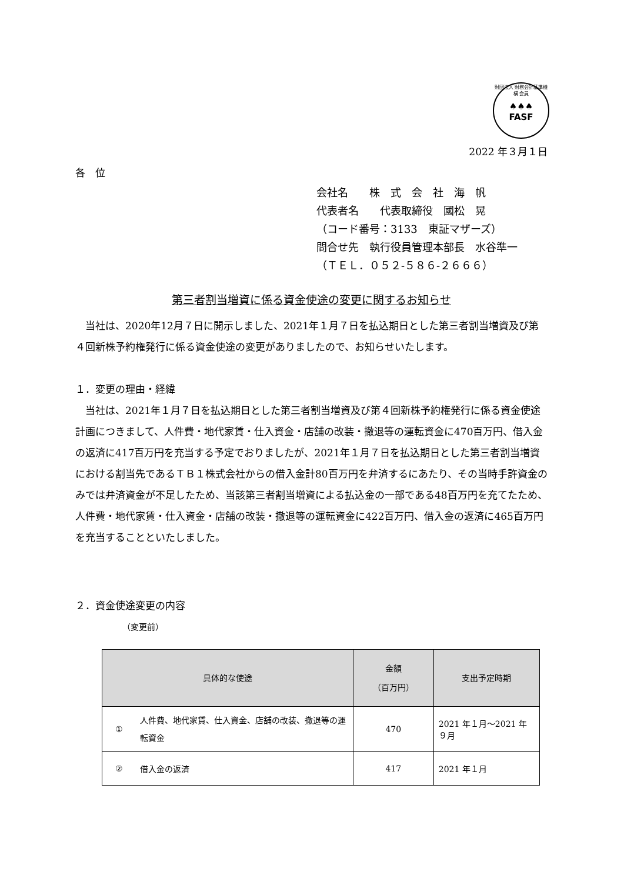財団法人 財務会計基準機構 会員
♠♠♠
FASF
2022 年３月１日
各　位
会社名　　株　式　会　社　海　帆
代表者名　　代表取締役　國松　晃
（コード番号：3133　東証マザーズ）
問合せ先　執行役員管理本部長　水谷準一
（ＴＥＬ．０５２‐５８６‐２６６６）
第三者割当増資に係る資金使途の変更に関するお知らせ
　当社は、2020年12月７日に開示しました、2021年１月７日を払込期日とした第三者割当増資及び第４回新株予約権発行に係る資金使途の変更がありましたので、お知らせいたします。
１．変更の理由・経緯
　当社は、2021年１月７日を払込期日とした第三者割当増資及び第４回新株予約権発行に係る資金使途計画につきまして、人件費・地代家賃・仕入資金・店舗の改装・撤退等の運転資金に470百万円、借入金の返済に417百万円を充当する予定でおりましたが、2021年１月７日を払込期日とした第三者割当増資における割当先であるＴＢ１株式会社からの借入金計80百万円を弁済するにあたり、その当時手許資金のみでは弁済資金が不足したため、当該第三者割当増資による払込金の一部である48百万円を充てたため、人件費・地代家賃・仕入資金・店舗の改装・撤退等の運転資金に422百万円、借入金の返済に465百万円を充当することといたしました。
２．資金使途変更の内容
（変更前）
| 具体的な使途 | | 金額 （百万円） | 支出予定時期 |
| --- | --- | --- | --- |
| ① | 人件費、地代家賃、仕入資金、店舗の改装、撤退等の運転資金 | 470 | 2021 年１月～2021 年９月 |
| ② | 借入金の返済 | 417 | 2021 年１月 |